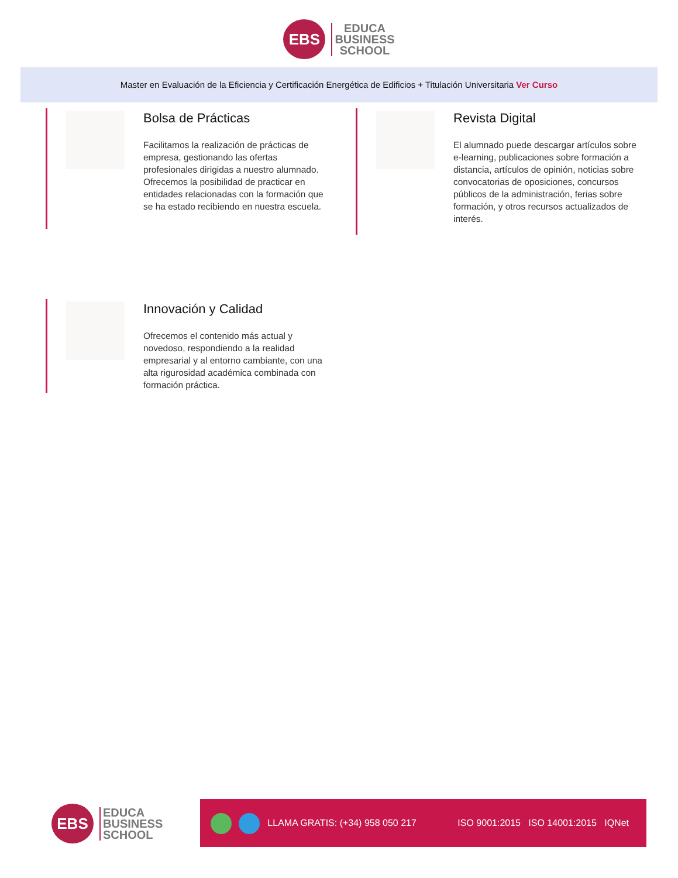EBS EDUCA
BUSINESS
SCHOOL
Master en Evaluación de la Eficiencia y Certificación Energética de Edificios + Titulación Universitaria Ver Curso
Bolsa de Prácticas
Facilitamos la realización de prácticas de empresa, gestionando las ofertas profesionales dirigidas a nuestro alumnado. Ofrecemos la posibilidad de practicar en entidades relacionadas con la formación que se ha estado recibiendo en nuestra escuela.
Revista Digital
El alumnado puede descargar artículos sobre e-learning, publicaciones sobre formación a distancia, artículos de opinión, noticias sobre convocatorias de oposiciones, concursos públicos de la administración, ferias sobre formación, y otros recursos actualizados de interés.
Innovación y Calidad
Ofrecemos el contenido más actual y novedoso, respondiendo a la realidad empresarial y al entorno cambiante, con una alta rigurosidad académica combinada con formación práctica.
EBS EDUCA
BUSINESS
SCHOOL
LLAMA GRATIS: (+34) 958 050 217 ISO 9001:2015 ISO 14001:2015 IQNet